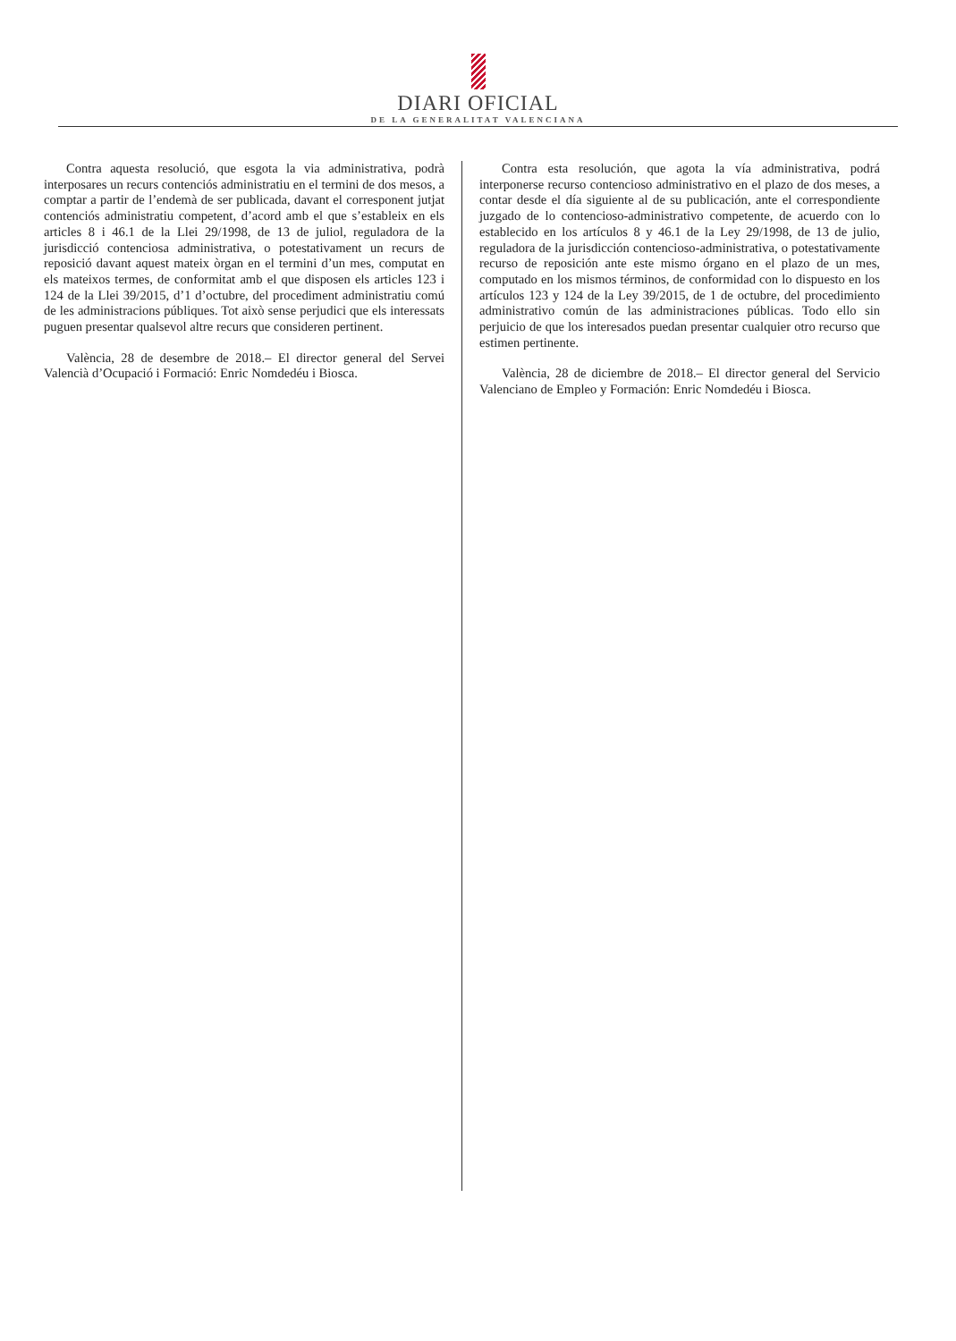DIARI OFICIAL
DE LA GENERALITAT VALENCIANA
Contra aquesta resolució, que esgota la via administrativa, podrà interposares un recurs contenciós administratiu en el termini de dos mesos, a comptar a partir de l’endemà de ser publicada, davant el corresponent jutjat contenciós administratiu competent, d’acord amb el que s’estableix en els articles 8 i 46.1 de la Llei 29/1998, de 13 de juliol, reguladora de la jurisdicció contenciosa administrativa, o potestativament un recurs de reposició davant aquest mateix òrgan en el termini d’un mes, computat en els mateixos termes, de conformitat amb el que disposen els articles 123 i 124 de la Llei 39/2015, d’1 d’octubre, del procediment administratiu comú de les administracions públiques. Tot això sense perjudici que els interessats puguen presentar qualsevol altre recurs que consideren pertinent.
València, 28 de desembre de 2018.– El director general del Servei Valencià d’Ocupació i Formació: Enric Nomdedéu i Biosca.
Contra esta resolución, que agota la vía administrativa, podrá interponerse recurso contencioso administrativo en el plazo de dos meses, a contar desde el día siguiente al de su publicación, ante el correspondiente juzgado de lo contencioso-administrativo competente, de acuerdo con lo establecido en los artículos 8 y 46.1 de la Ley 29/1998, de 13 de julio, reguladora de la jurisdicción contencioso-administrativa, o potestativamente recurso de reposición ante este mismo órgano en el plazo de un mes, computado en los mismos términos, de conformidad con lo dispuesto en los artículos 123 y 124 de la Ley 39/2015, de 1 de octubre, del procedimiento administrativo común de las administraciones públicas. Todo ello sin perjuicio de que los interesados puedan presentar cualquier otro recurso que estimen pertinente.
València, 28 de diciembre de 2018.– El director general del Servicio Valenciano de Empleo y Formación: Enric Nomdedéu i Biosca.